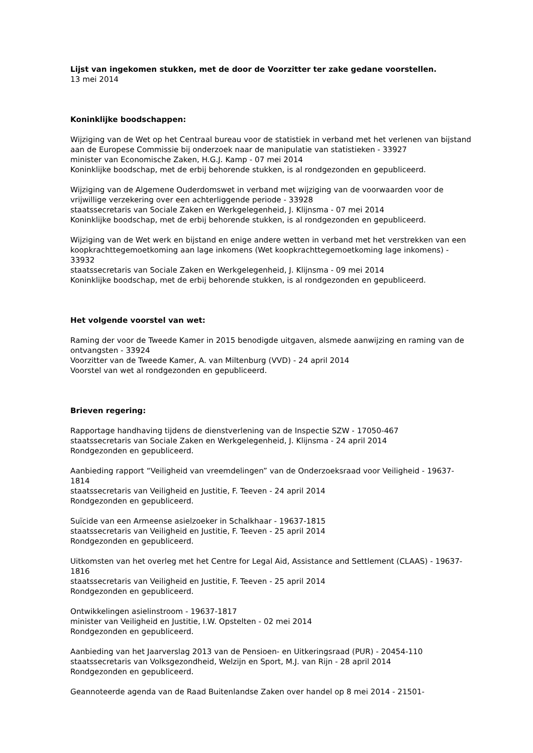Lijst van ingekomen stukken, met de door de Voorzitter ter zake gedane voorstellen.
13 mei 2014
Koninklijke boodschappen:
Wijziging van de Wet op het Centraal bureau voor de statistiek in verband met het verlenen van bijstand aan de Europese Commissie bij onderzoek naar de manipulatie van statistieken - 33927
minister van Economische Zaken, H.G.J. Kamp - 07 mei 2014
Koninklijke boodschap, met de erbij behorende stukken, is al rondgezonden en gepubliceerd.
Wijziging van de Algemene Ouderdomswet in verband met wijziging van de voorwaarden voor de vrijwillige verzekering over een achterliggende periode - 33928
staatssecretaris van Sociale Zaken en Werkgelegenheid, J. Klijnsma - 07 mei 2014
Koninklijke boodschap, met de erbij behorende stukken, is al rondgezonden en gepubliceerd.
Wijziging van de Wet werk en bijstand en enige andere wetten in verband met het verstrekken van een koopkrachttegemoetkoming aan lage inkomens (Wet koopkrachttegemoetkoming lage inkomens) - 33932
staatssecretaris van Sociale Zaken en Werkgelegenheid, J. Klijnsma - 09 mei 2014
Koninklijke boodschap, met de erbij behorende stukken, is al rondgezonden en gepubliceerd.
Het volgende voorstel van wet:
Raming der voor de Tweede Kamer in 2015 benodigde uitgaven, alsmede aanwijzing en raming van de ontvangsten - 33924
Voorzitter van de Tweede Kamer, A. van Miltenburg (VVD) - 24 april 2014
Voorstel van wet al rondgezonden en gepubliceerd.
Brieven regering:
Rapportage handhaving tijdens de dienstverlening van de Inspectie SZW - 17050-467
staatssecretaris van Sociale Zaken en Werkgelegenheid, J. Klijnsma - 24 april 2014
Rondgezonden en gepubliceerd.
Aanbieding rapport “Veiligheid van vreemdelingen” van de Onderzoeksraad voor Veiligheid - 19637-1814
staatssecretaris van Veiligheid en Justitie, F. Teeven - 24 april 2014
Rondgezonden en gepubliceerd.
Suïcide van een Armeense asielzoeker in Schalkhaar - 19637-1815
staatssecretaris van Veiligheid en Justitie, F. Teeven - 25 april 2014
Rondgezonden en gepubliceerd.
Uitkomsten van het overleg met het Centre for Legal Aid, Assistance and Settlement (CLAAS) - 19637-1816
staatssecretaris van Veiligheid en Justitie, F. Teeven - 25 april 2014
Rondgezonden en gepubliceerd.
Ontwikkelingen asielinstroom - 19637-1817
minister van Veiligheid en Justitie, I.W. Opstelten - 02 mei 2014
Rondgezonden en gepubliceerd.
Aanbieding van het Jaarverslag 2013 van de Pensioen- en Uitkeringsraad (PUR) - 20454-110
staatssecretaris van Volksgezondheid, Welzijn en Sport, M.J. van Rijn - 28 april 2014
Rondgezonden en gepubliceerd.
Geannoteerde agenda van de Raad Buitenlandse Zaken over handel op 8 mei 2014 - 21501-